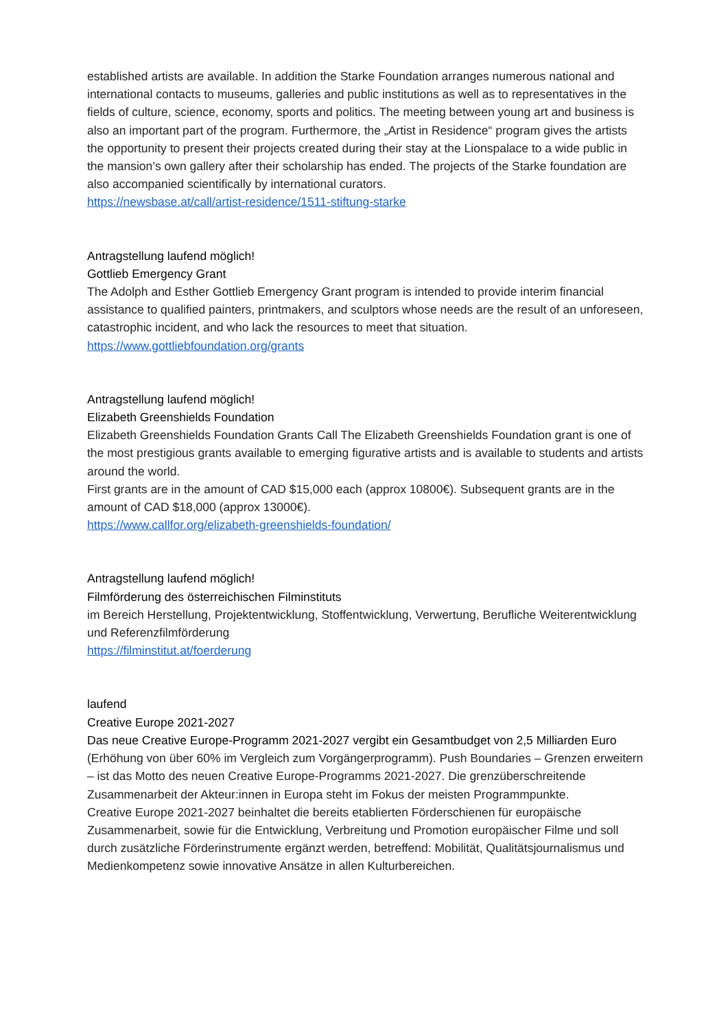established artists are available. In addition the Starke Foundation arranges numerous national and international contacts to museums, galleries and public institutions as well as to representatives in the fields of culture, science, economy, sports and politics. The meeting between young art and business is also an important part of the program. Furthermore, the „Artist in Residence“ program gives the artists the opportunity to present their projects created during their stay at the Lionspalace to a wide public in the mansion’s own gallery after their scholarship has ended. The projects of the Starke foundation are also accompanied scientifically by international curators.
https://newsbase.at/call/artist-residence/1511-stiftung-starke
Antragstellung laufend möglich!
Gottlieb Emergency Grant
The Adolph and Esther Gottlieb Emergency Grant program is intended to provide interim financial assistance to qualified painters, printmakers, and sculptors whose needs are the result of an unforeseen, catastrophic incident, and who lack the resources to meet that situation.
https://www.gottliebfoundation.org/grants
Antragstellung laufend möglich!
Elizabeth Greenshields Foundation
Elizabeth Greenshields Foundation Grants Call The Elizabeth Greenshields Foundation grant is one of the most prestigious grants available to emerging figurative artists and is available to students and artists around the world.
First grants are in the amount of CAD $15,000 each (approx 10800€). Subsequent grants are in the amount of CAD $18,000 (approx 13000€).
https://www.callfor.org/elizabeth-greenshields-foundation/
Antragstellung laufend möglich!
Filmförderung des österreichischen Filminstituts
im Bereich Herstellung, Projektentwicklung, Stoffentwicklung, Verwertung, Berufliche Weiterentwicklung und Referenzfilmförderung
https://filminstitut.at/foerderung
laufend
Creative Europe 2021-2027
Das neue Creative Europe-Programm 2021-2027 vergibt ein Gesamtbudget von 2,5 Milliarden Euro (Erhöhung von über 60% im Vergleich zum Vorgängerprogramm). Push Boundaries – Grenzen erweitern – ist das Motto des neuen Creative Europe-Programms 2021-2027. Die grenzüberschreitende Zusammenarbeit der Akteur:innen in Europa steht im Fokus der meisten Programmpunkte.
Creative Europe 2021-2027 beinhaltet die bereits etablierten Förderschienen für europäische Zusammenarbeit, sowie für die Entwicklung, Verbreitung und Promotion europäischer Filme und soll durch zusätzliche Förderinstrumente ergänzt werden, betreffend: Mobilität, Qualitätsjournalismus und Medienkompetenz sowie innovative Ansätze in allen Kulturbereichen.